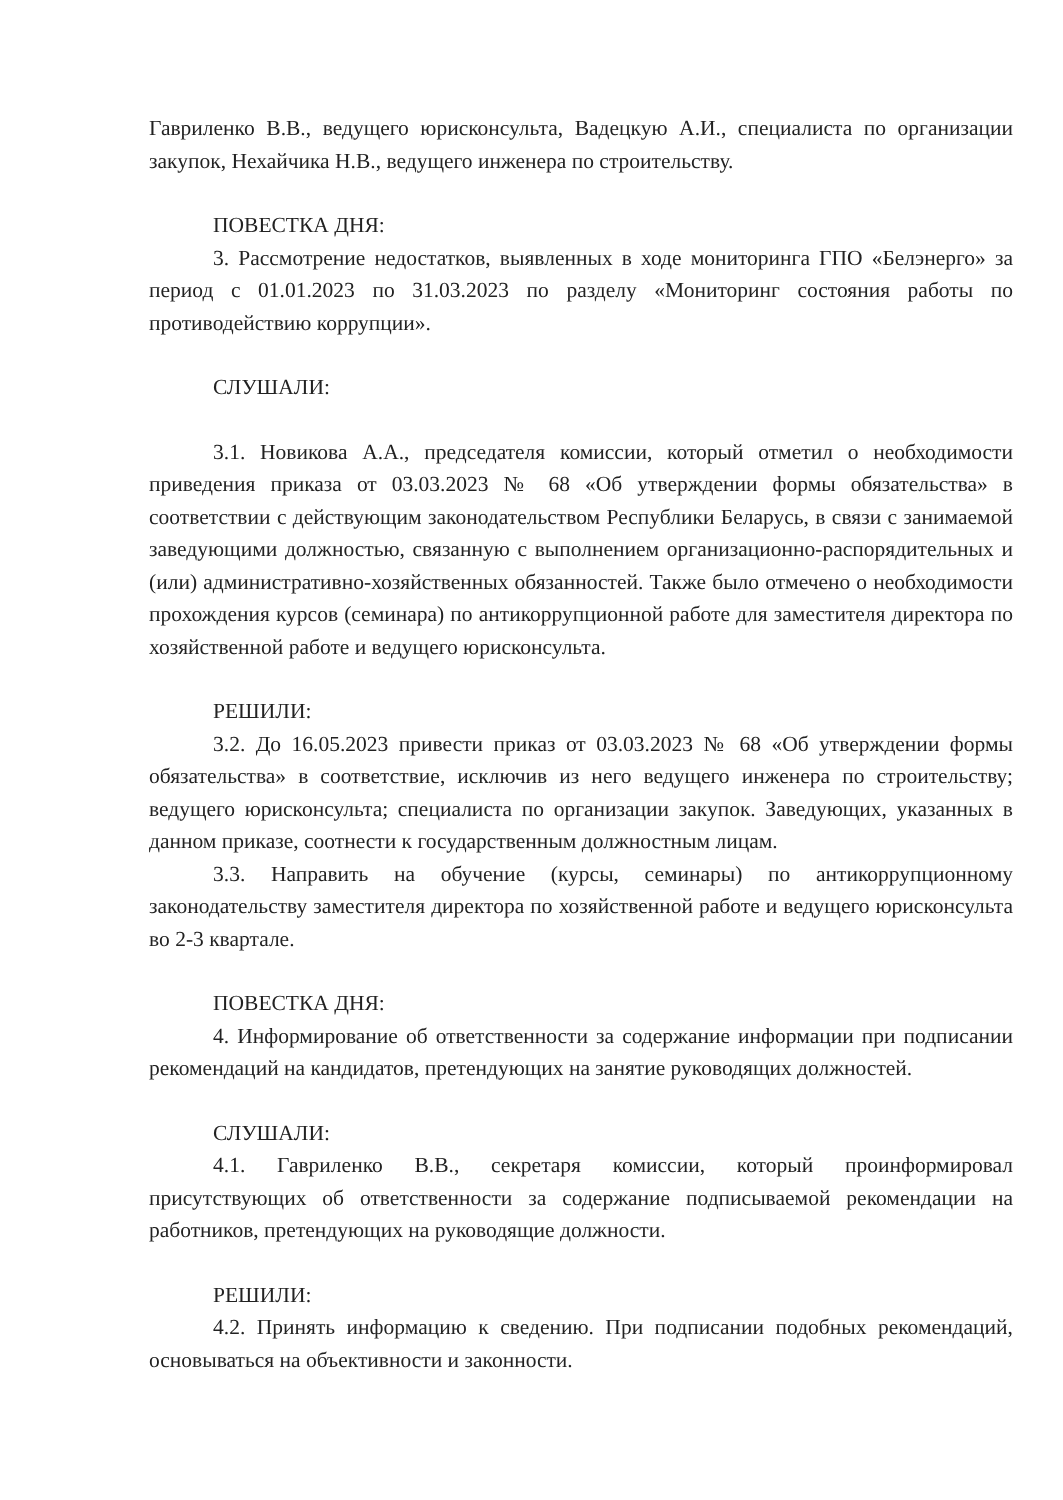Гавриленко В.В., ведущего юрисконсульта, Вадецкую А.И., специалиста по организации закупок, Нехайчика Н.В., ведущего инженера по строительству.
ПОВЕСТКА ДНЯ:
3. Рассмотрение недостатков, выявленных в ходе мониторинга ГПО «Белэнерго» за период с 01.01.2023 по 31.03.2023 по разделу «Мониторинг состояния работы по противодействию коррупции».
СЛУШАЛИ:
3.1. Новикова А.А., председателя комиссии, который отметил о необходимости приведения приказа от 03.03.2023 № 68 «Об утверждении формы обязательства» в соответствии с действующим законодательством Республики Беларусь, в связи с занимаемой заведующими должностью, связанную с выполнением организационно-распорядительных и (или) административно-хозяйственных обязанностей. Также было отмечено о необходимости прохождения курсов (семинара) по антикоррупционной работе для заместителя директора по хозяйственной работе и ведущего юрисконсульта.
РЕШИЛИ:
3.2. До 16.05.2023 привести приказ от 03.03.2023 № 68 «Об утверждении формы обязательства» в соответствие, исключив из него ведущего инженера по строительству; ведущего юрисконсульта; специалиста по организации закупок. Заведующих, указанных в данном приказе, соотнести к государственным должностным лицам.
3.3. Направить на обучение (курсы, семинары) по антикоррупционному законодательству заместителя директора по хозяйственной работе и ведущего юрисконсульта во 2-3 квартале.
ПОВЕСТКА ДНЯ:
4. Информирование об ответственности за содержание информации при подписании рекомендаций на кандидатов, претендующих на занятие руководящих должностей.
СЛУШАЛИ:
4.1. Гавриленко В.В., секретаря комиссии, который проинформировал присутствующих об ответственности за содержание подписываемой рекомендации на работников, претендующих на руководящие должности.
РЕШИЛИ:
4.2. Принять информацию к сведению. При подписании подобных рекомендаций, основываться на объективности и законности.